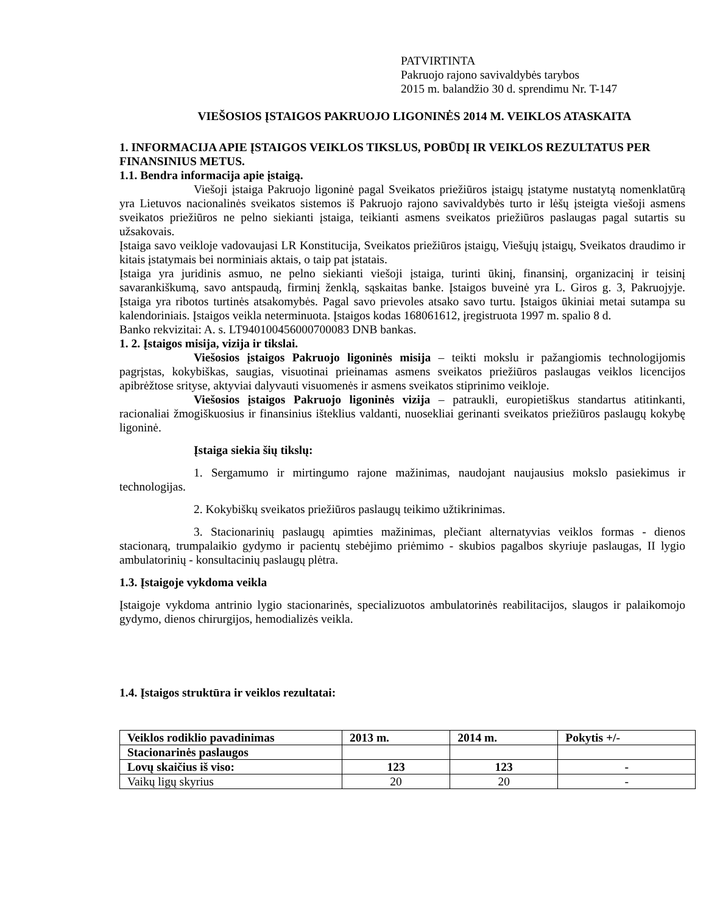PATVIRTINTA
Pakruojo rajono savivaldybės tarybos
2015 m. balandžio 30 d. sprendimu Nr. T-147
VIEŠOSIOS ĮSTAIGOS PAKRUOJO LIGONINĖS 2014 M. VEIKLOS ATASKAITA
1. INFORMACIJA APIE ĮSTAIGOS VEIKLOS TIKSLUS, POBŪDĮ IR VEIKLOS REZULTATUS PER FINANSINIUS METUS.
1.1. Bendra informacija apie įstaigą.
Viešoji įstaiga Pakruojo ligoninė pagal Sveikatos priežiūros įstaigų įstatyme nustatytą nomenklatūrą yra Lietuvos nacionalinės sveikatos sistemos iš Pakruojo rajono savivaldybės turto ir lėšų įsteigta viešoji asmens sveikatos priežiūros ne pelno siekianti įstaiga, teikianti asmens sveikatos priežiūros paslaugas pagal sutartis su užsakovais.
Įstaiga savo veikloje vadovaujasi LR Konstitucija, Sveikatos priežiūros įstaigų, Viešųjų įstaigų, Sveikatos draudimo ir kitais įstatymais bei norminiais aktais, o taip pat įstatais.
Įstaiga yra juridinis asmuo, ne pelno siekianti viešoji įstaiga, turinti ūkinį, finansinį, organizacinį ir teisinį savarankiškumą, savo antspaudą, firminį ženklą, sąskaitas banke. Įstaigos buveinė yra L. Giros g. 3, Pakruojyje. Įstaiga yra ribotos turtinės atsakomybės. Pagal savo prievoles atsako savo turtu. Įstaigos ūkiniai metai sutampa su kalendoriniais. Įstaigos veikla neterminuota. Įstaigos kodas 168061612, įregistruota 1997 m. spalio 8 d.
Banko rekvizitai: A. s. LT940100456000700083 DNB bankas.
1. 2. Įstaigos misija, vizija ir tikslai.
Viešosios įstaigos Pakruojo ligoninės misija – teikti mokslu ir pažangiomis technologijomis pagrįstas, kokybiškas, saugias, visuotinai prieinamas asmens sveikatos priežiūros paslaugas veiklos licencijos apibrėžtose srityse, aktyviai dalyvauti visuomenės ir asmens sveikatos stiprinimo veikloje.
Viešosios įstaigos Pakruojo ligoninės vizija – patraukli, europietiškus standartus atitinkanti, racionaliai žmogiškuosius ir finansinius išteklius valdanti, nuosekliai gerinanti sveikatos priežiūros paslaugų kokybę ligoninė.
Įstaiga siekia šių tikslų:
1. Sergamumo ir mirtingumo rajone mažinimas, naudojant naujausius mokslo pasiekimus ir technologijas.
2. Kokybiškų sveikatos priežiūros paslaugų teikimo užtikrinimas.
3. Stacionarinių paslaugų apimties mažinimas, plečiant alternatyvias veiklos formas - dienos stacionarą, trumpalaikio gydymo ir pacientų stebėjimo priėmimo - skubios pagalbos skyriuje paslaugas, II lygio ambulatorinių - konsultacinių paslaugų plėtra.
1.3. Įstaigoje vykdoma veikla
Įstaigoje vykdoma antrinio lygio stacionarinės, specializuotos ambulatorinės reabilitacijos, slaugos ir palaikomojo gydymo, dienos chirurgijos, hemodializės veikla.
1.4. Įstaigos struktūra ir veiklos rezultatai:
| Veiklos rodiklio pavadinimas | 2013 m. | 2014 m. | Pokytis +/- |
| --- | --- | --- | --- |
| Stacionarinės paslaugos | | | |
| Lovų skaičius iš viso: | 123 | 123 | - |
| Vaikų ligų skyrius | 20 | 20 | - |